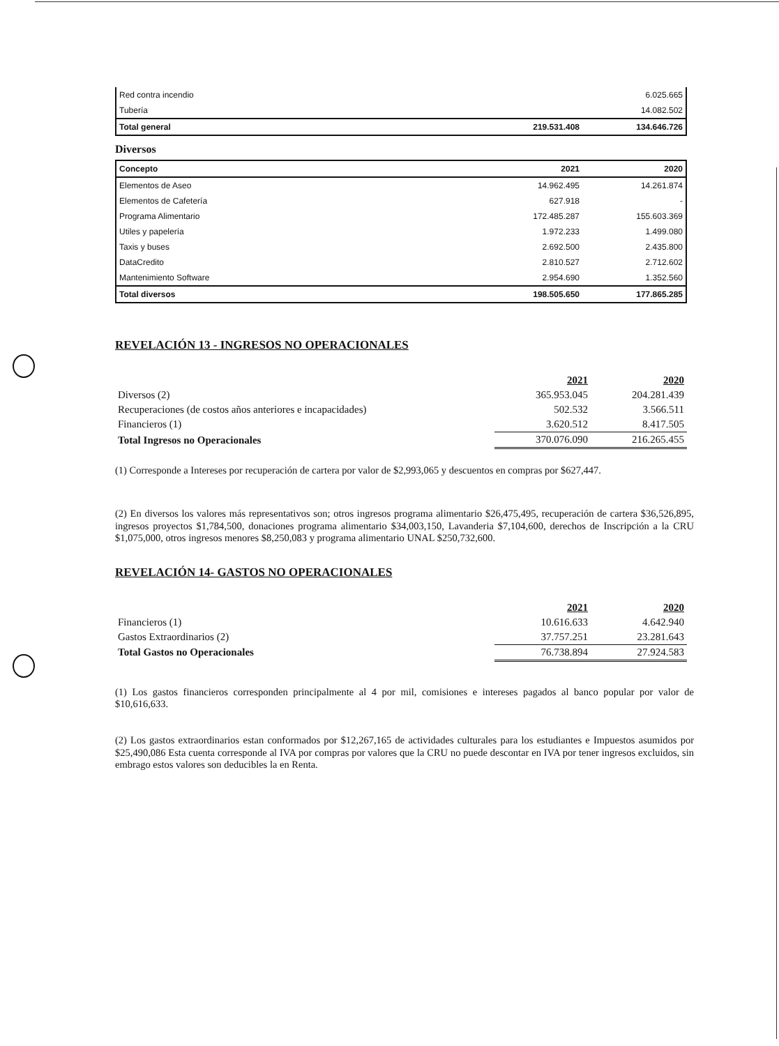| Red contra incendio | | 6.025.665 |
| Tubería | | 14.082.502 |
| Total general | 219.531.408 | 134.646.726 |
Diversos
| Concepto | 2021 | 2020 |
| Elementos de Aseo | 14.962.495 | 14.261.874 |
| Elementos de Cafetería | 627.918 | - |
| Programa Alimentario | 172.485.287 | 155.603.369 |
| Utiles y papelería | 1.972.233 | 1.499.080 |
| Taxis y buses | 2.692.500 | 2.435.800 |
| DataCredito | 2.810.527 | 2.712.602 |
| Mantenimiento Software | 2.954.690 | 1.352.560 |
| Total diversos | 198.505.650 | 177.865.285 |
REVELACIÓN 13 - INGRESOS NO OPERACIONALES
| | 2021 | 2020 |
| Diversos (2) | 365.953.045 | 204.281.439 |
| Recuperaciones (de costos años anteriores e incapacidades) | 502.532 | 3.566.511 |
| Financieros (1) | 3.620.512 | 8.417.505 |
| Total Ingresos no Operacionales | 370.076.090 | 216.265.455 |
(1) Corresponde a Intereses por recuperación de cartera por valor de $2,993,065 y descuentos en compras por $627,447.
(2) En diversos los valores más representativos son; otros ingresos programa alimentario $26,475,495, recuperación de cartera $36,526,895, ingresos proyectos $1,784,500, donaciones programa alimentario $34,003,150, Lavanderia $7,104,600, derechos de Inscripción a la CRU $1,075,000, otros ingresos menores $8,250,083 y programa alimentario UNAL $250,732,600.
REVELACIÓN 14- GASTOS NO OPERACIONALES
| | 2021 | 2020 |
| Financieros (1) | 10.616.633 | 4.642.940 |
| Gastos Extraordinarios (2) | 37.757.251 | 23.281.643 |
| Total Gastos no Operacionales | 76.738.894 | 27.924.583 |
(1) Los gastos financieros corresponden principalmente al 4 por mil, comisiones e intereses pagados al banco popular por valor de $10,616,633.
(2) Los gastos extraordinarios estan conformados por $12,267,165 de actividades culturales para los estudiantes e Impuestos asumidos por $25,490,086 Esta cuenta corresponde al IVA por compras por valores que la CRU no puede descontar en IVA por tener ingresos excluidos, sin embrago estos valores son deducibles la en Renta.